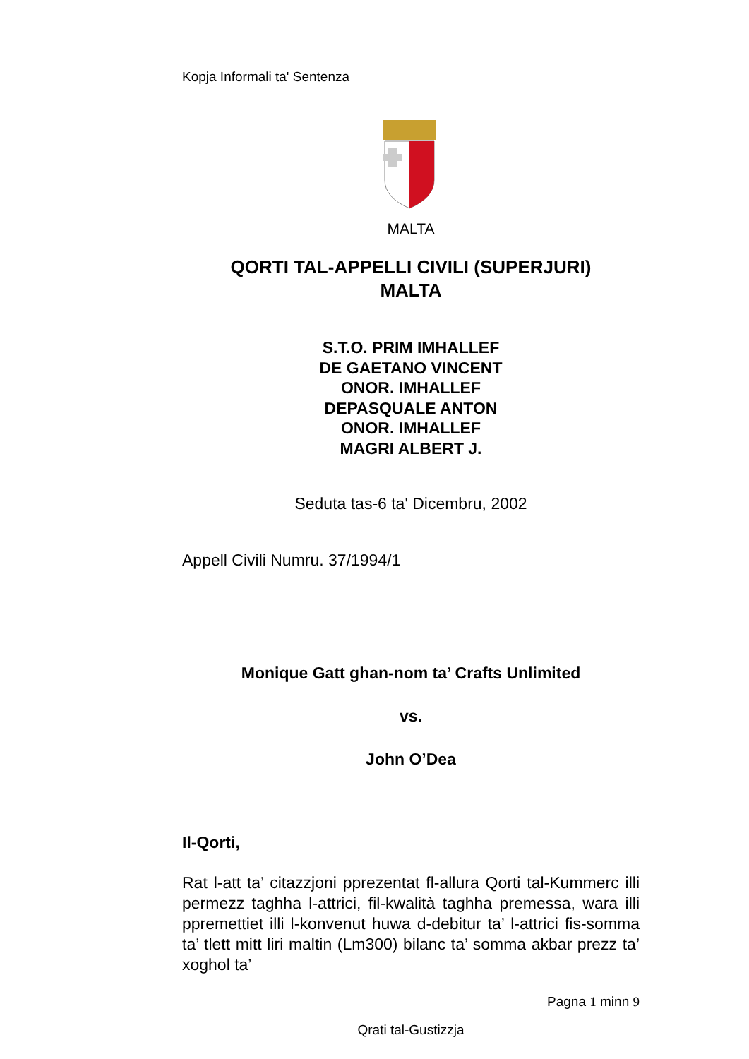Kopja Informali ta' Sentenza
MALTA
QORTI TAL-APPELLI CIVILI (SUPERJURI)
MALTA
S.T.O. PRIM IMHALLEF
DE GAETANO VINCENT
ONOR. IMHALLEF
DEPASQUALE ANTON
ONOR. IMHALLEF
MAGRI ALBERT J.
Seduta tas-6 ta' Dicembru, 2002
Appell Civili Numru. 37/1994/1
Monique Gatt ghan-nom ta’ Crafts Unlimited
vs.
John O’Dea
Il-Qorti,
Rat l-att ta’ citazzjoni pprezentat fl-allura Qorti tal-Kummerc illi permezz taghha l-attrici, fil-kwalità taghha premessa, wara illi ppremettiet illi l-konvenut huwa d-debitur ta’ l-attrici fis-somma ta’ tlett mitt liri maltin (Lm300) bilanc ta’ somma akbar prezz ta’ xoghol ta’
Pagna 1 minn 9
Qrati tal-Gustizzja